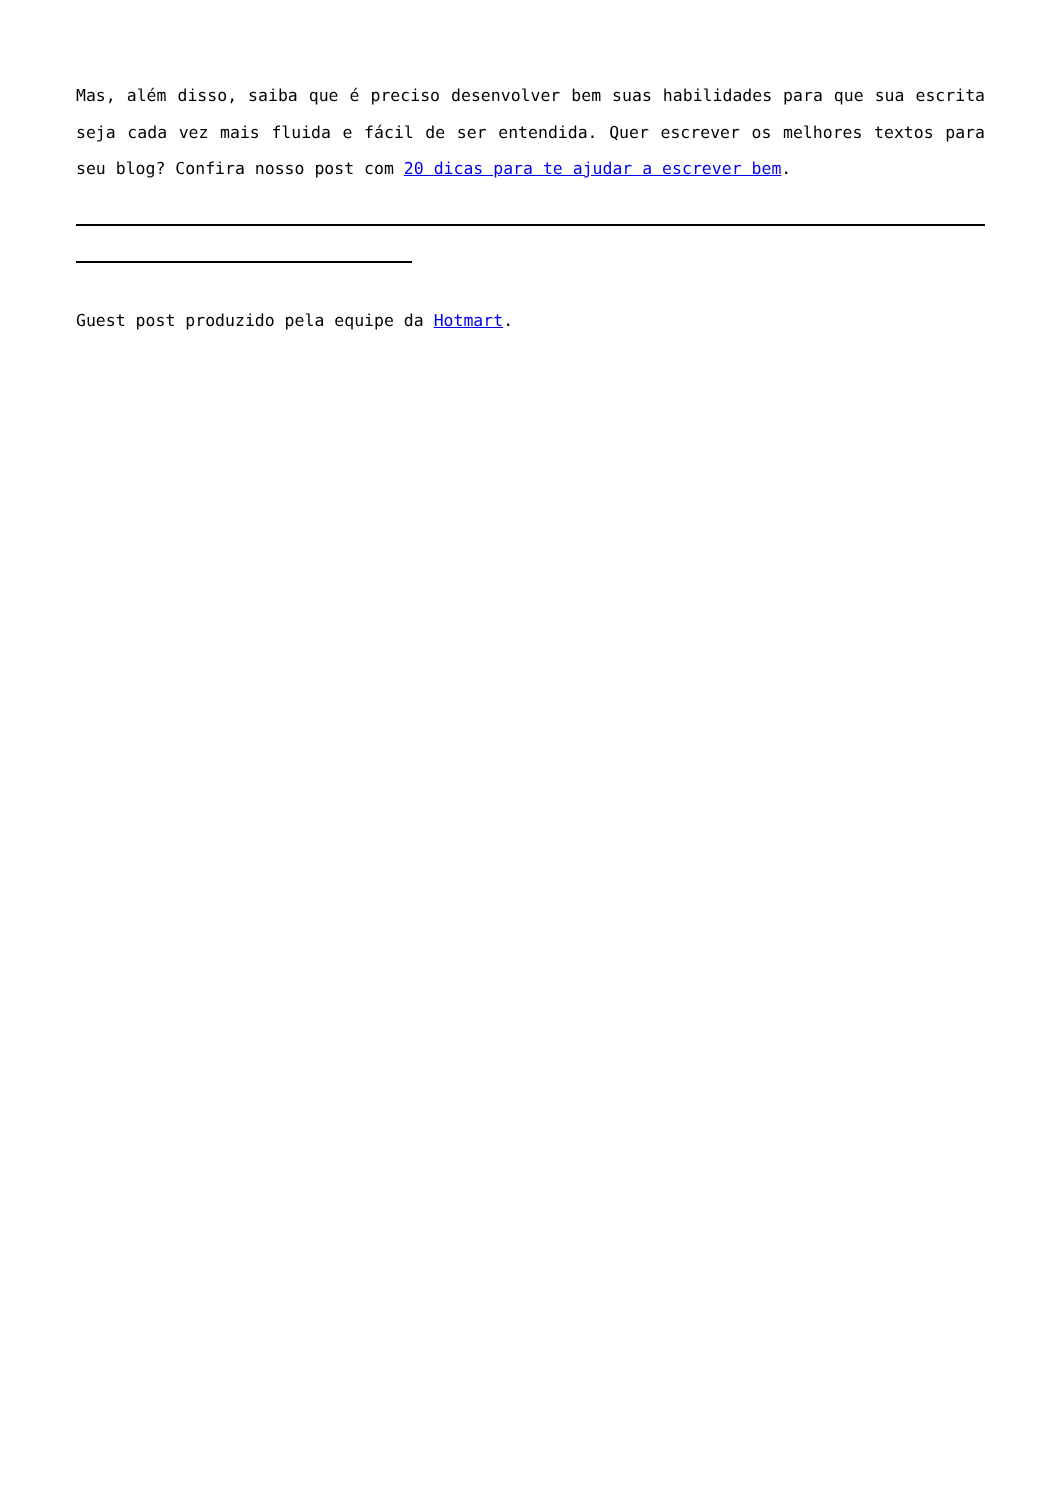Mas, além disso, saiba que é preciso desenvolver bem suas habilidades para que sua escrita seja cada vez mais fluida e fácil de ser entendida. Quer escrever os melhores textos para seu blog? Confira nosso post com 20 dicas para te ajudar a escrever bem.
Guest post produzido pela equipe da Hotmart.